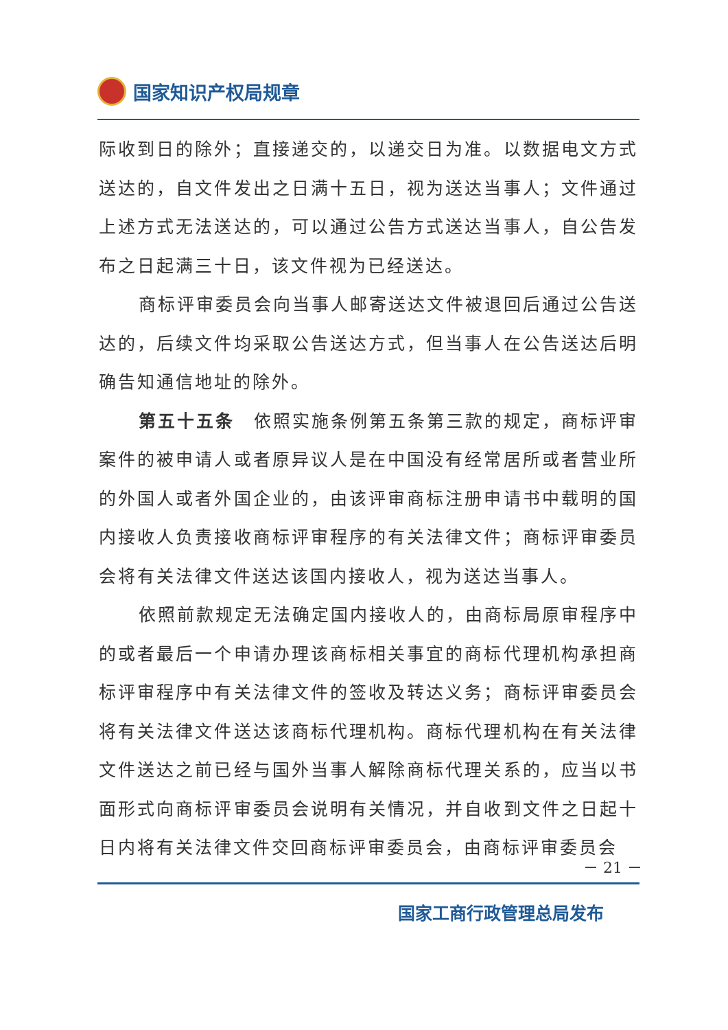国家知识产权局规章
际收到日的除外；直接递交的，以递交日为准。以数据电文方式送达的，自文件发出之日满十五日，视为送达当事人；文件通过上述方式无法送达的，可以通过公告方式送达当事人，自公告发布之日起满三十日，该文件视为已经送达。
商标评审委员会向当事人邮寄送达文件被退回后通过公告送达的，后续文件均采取公告送达方式，但当事人在公告送达后明确告知通信地址的除外。
第五十五条　依照实施条例第五条第三款的规定，商标评审案件的被申请人或者原异议人是在中国没有经常居所或者营业所的外国人或者外国企业的，由该评审商标注册申请书中载明的国内接收人负责接收商标评审程序的有关法律文件；商标评审委员会将有关法律文件送达该国内接收人，视为送达当事人。
依照前款规定无法确定国内接收人的，由商标局原审程序中的或者最后一个申请办理该商标相关事宜的商标代理机构承担商标评审程序中有关法律文件的签收及转达义务；商标评审委员会将有关法律文件送达该商标代理机构。商标代理机构在有关法律文件送达之前已经与国外当事人解除商标代理关系的，应当以书面形式向商标评审委员会说明有关情况，并自收到文件之日起十日内将有关法律文件交回商标评审委员会，由商标评审委员会
－ 21 －
国家工商行政管理总局发布